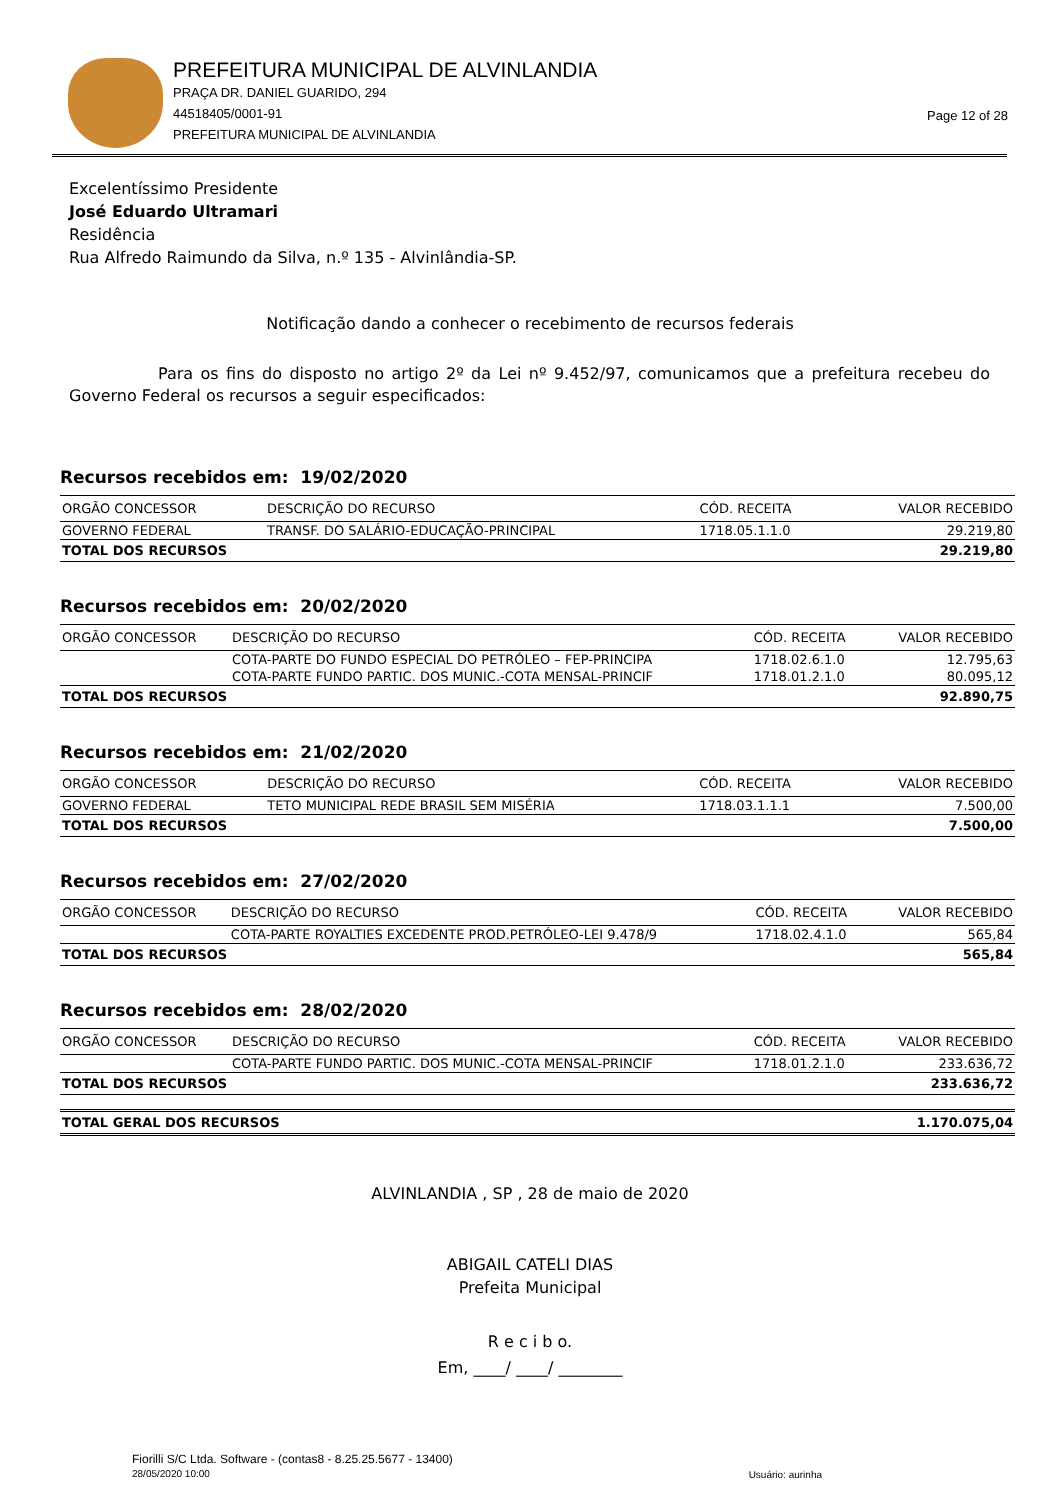PREFEITURA MUNICIPAL DE ALVINLANDIA
PRAÇA DR. DANIEL GUARIDO, 294
44518405/0001-91
PREFEITURA MUNICIPAL DE ALVINLANDIA
Page 12 of 28
Excelentíssimo Presidente
José Eduardo Ultramari
Residência
Rua Alfredo Raimundo da Silva, n.º 135 - Alvinlândia-SP.
Notificação dando a conhecer o recebimento de recursos federais
Para os fins do disposto no artigo 2º da Lei nº 9.452/97, comunicamos que a prefeitura recebeu do Governo Federal os recursos a seguir especificados:
Recursos recebidos em: 19/02/2020
| ORGÃO CONCESSOR | DESCRIÇÃO DO RECURSO | CÓD. RECEITA | VALOR RECEBIDO |
| --- | --- | --- | --- |
| GOVERNO FEDERAL | TRANSF. DO SALÁRIO-EDUCAÇÃO-PRINCIPAL | 1718.05.1.1.0 | 29.219,80 |
| TOTAL DOS RECURSOS | | | 29.219,80 |
Recursos recebidos em: 20/02/2020
| ORGÃO CONCESSOR | DESCRIÇÃO DO RECURSO | CÓD. RECEITA | VALOR RECEBIDO |
| --- | --- | --- | --- |
| | COTA-PARTE DO FUNDO ESPECIAL DO PETRÓLEO – FEP-PRINCIPA | 1718.02.6.1.0 | 12.795,63 |
| | COTA-PARTE FUNDO PARTIC. DOS MUNIC.-COTA MENSAL-PRINCIF | 1718.01.2.1.0 | 80.095,12 |
| TOTAL DOS RECURSOS | | | 92.890,75 |
Recursos recebidos em: 21/02/2020
| ORGÃO CONCESSOR | DESCRIÇÃO DO RECURSO | CÓD. RECEITA | VALOR RECEBIDO |
| --- | --- | --- | --- |
| GOVERNO FEDERAL | TETO MUNICIPAL REDE BRASIL SEM MISÉRIA | 1718.03.1.1.1 | 7.500,00 |
| TOTAL DOS RECURSOS | | | 7.500,00 |
Recursos recebidos em: 27/02/2020
| ORGÃO CONCESSOR | DESCRIÇÃO DO RECURSO | CÓD. RECEITA | VALOR RECEBIDO |
| --- | --- | --- | --- |
| | COTA-PARTE ROYALTIES EXCEDENTE PROD.PETRÓLEO-LEI 9.478/9 | 1718.02.4.1.0 | 565,84 |
| TOTAL DOS RECURSOS | | | 565,84 |
Recursos recebidos em: 28/02/2020
| ORGÃO CONCESSOR | DESCRIÇÃO DO RECURSO | CÓD. RECEITA | VALOR RECEBIDO |
| --- | --- | --- | --- |
| | COTA-PARTE FUNDO PARTIC. DOS MUNIC.-COTA MENSAL-PRINCIF | 1718.01.2.1.0 | 233.636,72 |
| TOTAL DOS RECURSOS | | | 233.636,72 |
| TOTAL GERAL DOS RECURSOS | 1.170.075,04 |
ALVINLANDIA , SP , 28 de maio de 2020
ABIGAIL CATELI DIAS
Prefeita Municipal
R e c i b o.
Em, ____/ ____/ ________
Fiorilli S/C Ltda. Software - (contas8 - 8.25.25.5677 - 13400)
28/05/2020 10:00
Usuário: aurinha